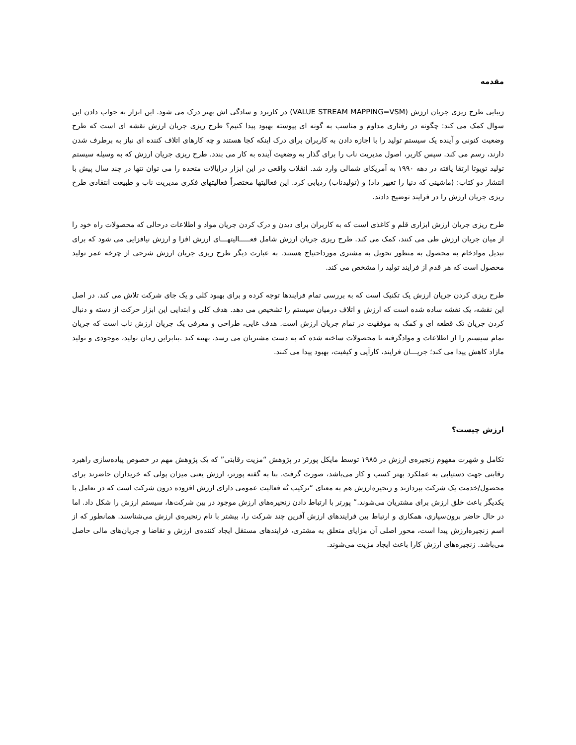مقدمه
زیبایی طرح ریزی جریان ارزش (VALUE STREAM MAPPING=VSM) در کاربرد و سادگی اش بهتر درک می شود. این ابزار به جواب دادن این سوال کمک می کند: چگونه در رفتاری مداوم و مناسب به گونه ای پیوسته بهبود پیدا کنیم؟ طرح ریزی جریان ارزش نقشه ای است که طرح وضعیت کنونی و آینده یک سیستم تولید را با اجازه دادن به کاربران برای درک اینکه کجا هستند و چه کارهای اتلاف کننده ای نیاز به برطرف شدن دارند، رسم می کند. سپس کاربر، اصول مدیریت ناب را برای گذار به وضعیت آینده به کار می بندد. طرح ریزی جریان ارزش که به وسیله سیستم تولید تویوتا ارتقا یافته در دهه ۱۹۹۰ به آمریکای شمالی وارد شد. انقلاب واقعی در این ابزار درایالات متحده را می توان تنها در چند سال پیش با انتشار دو کتاب: (ماشینی که دنیا را تغییر داد) و (تولیدناب) ردیابی کرد. این فعالیتها مختصراً فعالیتهای فکری مدیریت ناب و طبیعت انتقادی طرح ریزی جریان ارزش را در فرایند توضیح دادند.
طرح ریزی جریان ارزش ابزاری قلم و کاغذی است که به کاربران برای دیدن و درک کردن جریان مواد و اطلاعات درحالی که محصولات راه خود را از میان جریان ارزش طی می کنند، کمک می کند. طرح ریزی جریان ارزش شامل فعـــــالیتهـــای ارزش افزا و ارزش نیافزایی می شود که برای تبدیل موادخام به محصول به منظور تحویل به مشتری مورداحتیاج هستند. به عبارت دیگر طرح ریزی جریان ارزش شرحی از چرخه عمر تولید محصول است که هر قدم از فرایند تولید را مشخص می کند.
طرح ریزی کردن جریان ارزش یک تکنیک است که به بررسی تمام فرایندها توجه کرده و برای بهبود کلی و یک جای شرکت تلاش می کند. در اصل این نقشه، یک نقشه ساده شده است که ارزش و اتلاف درمیان سیستم را تشخیص می دهد. هدف کلی و ابتدایی این ابزار حرکت از دسته و دنبال کردن جریان تک قطعه ای و کمک به موفقیت در تمام جریان ارزش است. هدف غایی، طراحی و معرفی یک جریان ارزش ناب است که جریان تمام سیستم را از اطلاعات و موادگرفته تا محصولات ساخته شده که به دست مشتریان می رسد، بهینه کند .بنابراین زمان تولید، موجودی و تولید مازاد کاهش پیدا می کند؛ جریـــان فرایند، کارآیی و کیفیت، بهبود پیدا می کنند.
ارزش چیست؟
تکامل و شهرت مفهوم زنجیره‌ی ارزش در ۱۹۸۵ توسط مایکل پورتر در پژوهش “مزیت رقابتی” که یک پژوهش مهم در خصوص پیاده‌سازی راهبرد رقابتی جهت دستیابی به عملکرد بهتر کسب و کار می‌باشد، صورت گرفت. بنا به گفته پورتر، ارزش یعنی میزان پولی که خریداران حاضرند برای محصول/خدمت یک شرکت بپردازند و زنجیره‌ارزش هم به معنای “ترکیب نُه فعالیت عمومی دارای ارزش افزوده درون شرکت است که در تعامل با یکدیگر باعث خلق ارزش برای مشتریان می‌شوند.” پورتر با ارتباط دادن زنجیره‌های ارزش موجود در بین شرکت‌ها، سیستم ارزش را شکل داد. اما در حال حاضر برون‌سپاری، همکاری و ارتباط بین فرایندهای ارزش آفرین چند شرکت را، بیشتر با نام زنجیره‌ی ارزش می‌شناسند. همانطور که از اسم زنجیره‌ارزش پیدا است، محور اصلی آن مزایای متعلق به مشتری، فرایندهای مستقل ایجاد کننده‌ی ارزش و تقاضا و جریان‌های مالی حاصل می‌باشد. زنجیره‌های ارزش کارا باعث ایجاد مزیت می‌شوند.